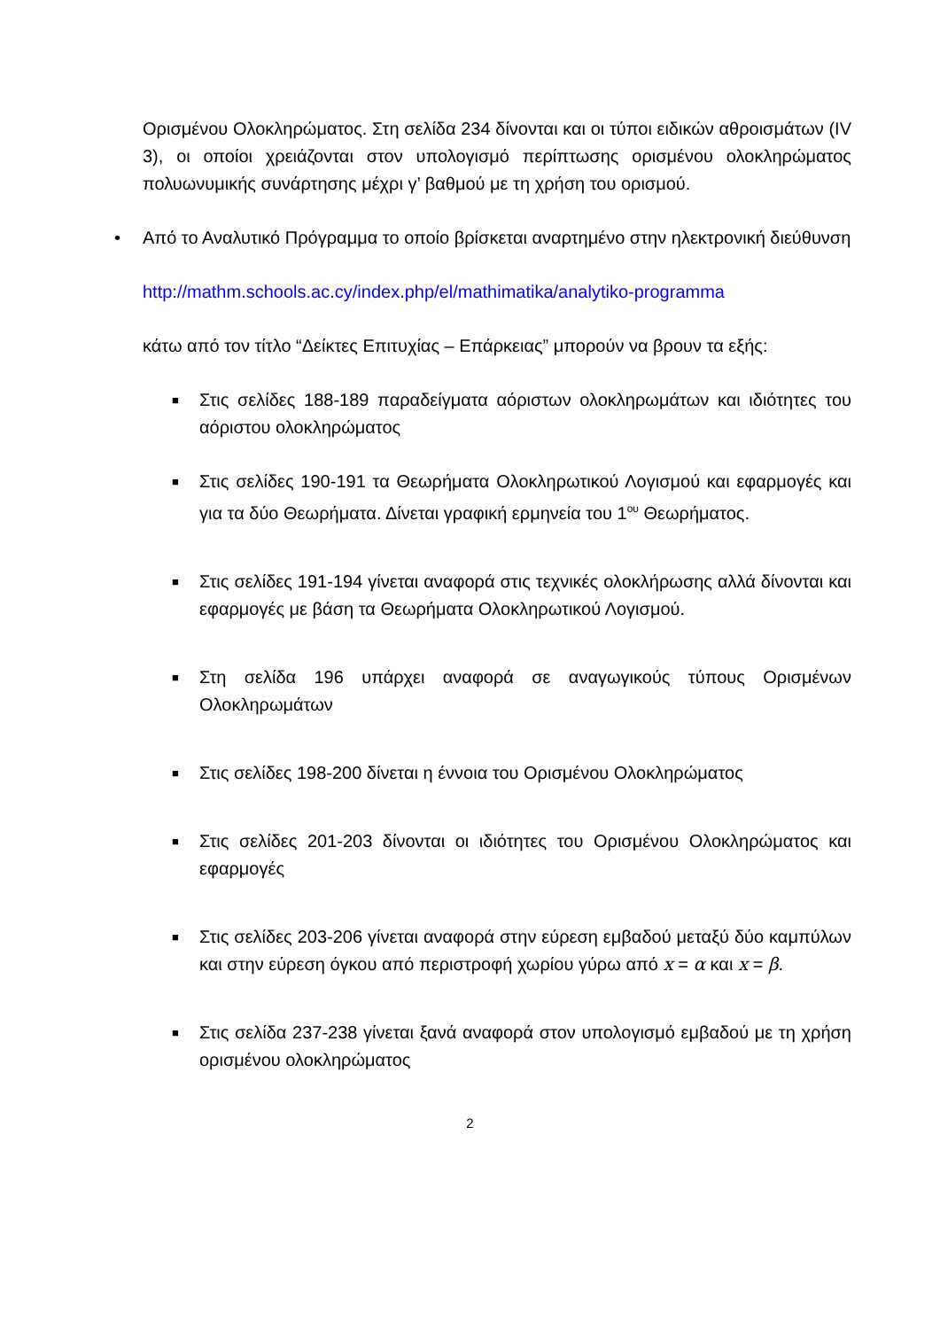Ορισμένου Ολοκληρώματος. Στη σελίδα 234 δίνονται και οι τύποι ειδικών αθροισμάτων (IV 3), οι οποίοι χρειάζονται στον υπολογισμό περίπτωσης ορισμένου ολοκληρώματος πολυωνυμικής συνάρτησης μέχρι γ’ βαθμού με τη χρήση του ορισμού.
• Από το Αναλυτικό Πρόγραμμα το οποίο βρίσκεται αναρτημένο στην ηλεκτρονική διεύθυνση
http://mathm.schools.ac.cy/index.php/el/mathimatika/analytiko-programma
κάτω από τον τίτλο “Δείκτες Επιτυχίας – Επάρκειας” μπορούν να βρουν τα εξής:
■ Στις σελίδες 188-189 παραδείγματα αόριστων ολοκληρωμάτων και ιδιότητες του αόριστου ολοκληρώματος
■ Στις σελίδες 190-191 τα Θεωρήματα Ολοκληρωτικού Λογισμού και εφαρμογές και για τα δύο Θεωρήματα. Δίνεται γραφική ερμηνεία του 1<sup>ου</sup> Θεωρήματος.
■ Στις σελίδες 191-194 γίνεται αναφορά στις τεχνικές ολοκλήρωσης αλλά δίνονται και εφαρμογές με βάση τα Θεωρήματα Ολοκληρωτικού Λογισμού.
■ Στη σελίδα 196 υπάρχει αναφορά σε αναγωγικούς τύπους Ορισμένων Ολοκληρωμάτων
■ Στις σελίδες 198-200 δίνεται η έννοια του Ορισμένου Ολοκληρώματος
■ Στις σελίδες 201-203 δίνονται οι ιδιότητες του Ορισμένου Ολοκληρώματος και εφαρμογές
■ Στις σελίδες 203-206 γίνεται αναφορά στην εύρεση εμβαδού μεταξύ δύο καμπύλων και στην εύρεση όγκου από περιστροφή χωρίου γύρω από x = α και x = β.
■ Στις σελίδα 237-238 γίνεται ξανά αναφορά στον υπολογισμό εμβαδού με τη χρήση ορισμένου ολοκληρώματος
2